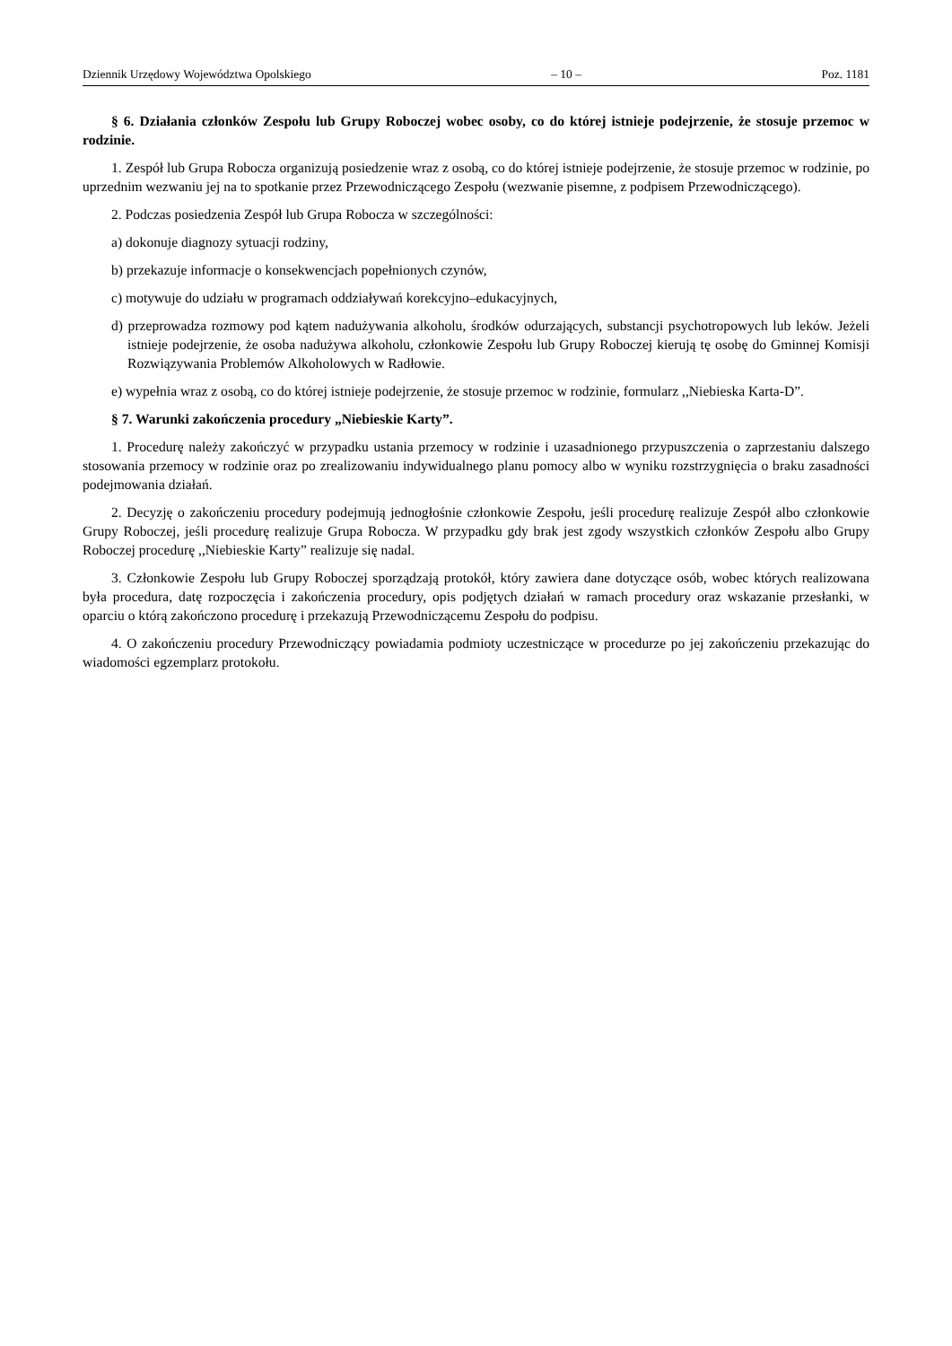Dziennik Urzędowy Województwa Opolskiego – 10 – Poz. 1181
§ 6. Działania członków Zespołu lub Grupy Roboczej wobec osoby, co do której istnieje podejrzenie, że stosuje przemoc w rodzinie.
1. Zespół lub Grupa Robocza organizują posiedzenie wraz z osobą, co do której istnieje podejrzenie, że stosuje przemoc w rodzinie, po uprzednim wezwaniu jej na to spotkanie przez Przewodniczącego Zespołu (wezwanie pisemne, z podpisem Przewodniczącego).
2. Podczas posiedzenia Zespół lub Grupa Robocza w szczególności:
a) dokonuje diagnozy sytuacji rodziny,
b) przekazuje informacje o konsekwencjach popełnionych czynów,
c) motywuje do udziału w programach oddziaływań korekcyjno–edukacyjnych,
d) przeprowadza rozmowy pod kątem nadużywania alkoholu, środków odurzających, substancji psychotropowych lub leków. Jeżeli istnieje podejrzenie, że osoba nadużywa alkoholu, członkowie Zespołu lub Grupy Roboczej kierują tę osobę do Gminnej Komisji Rozwiązywania Problemów Alkoholowych w Radłowie.
e) wypełnia wraz z osobą, co do której istnieje podejrzenie, że stosuje przemoc w rodzinie, formularz ,,Niebieska Karta-D”.
§ 7. Warunki zakończenia procedury „Niebieskie Karty”.
1. Procedurę należy zakończyć w przypadku ustania przemocy w rodzinie i uzasadnionego przypuszczenia o zaprzestaniu dalszego stosowania przemocy w rodzinie oraz po zrealizowaniu indywidualnego planu pomocy albo w wyniku rozstrzygnięcia o braku zasadności podejmowania działań.
2. Decyzję o zakończeniu procedury podejmują jednogłośnie członkowie Zespołu, jeśli procedurę realizuje Zespół albo członkowie Grupy Roboczej, jeśli procedurę realizuje Grupa Robocza. W przypadku gdy brak jest zgody wszystkich członków Zespołu albo Grupy Roboczej procedurę ,,Niebieskie Karty” realizuje się nadal.
3. Członkowie Zespołu lub Grupy Roboczej sporządzają protokół, który zawiera dane dotyczące osób, wobec których realizowana była procedura, datę rozpoczęcia i zakończenia procedury, opis podjętych działań w ramach procedury oraz wskazanie przesłanki, w oparciu o którą zakończono procedurę i przekazują Przewodniczącemu Zespołu do podpisu.
4. O zakończeniu procedury Przewodniczący powiadamia podmioty uczestniczące w procedurze po jej zakończeniu przekazując do wiadomości egzemplarz protokołu.